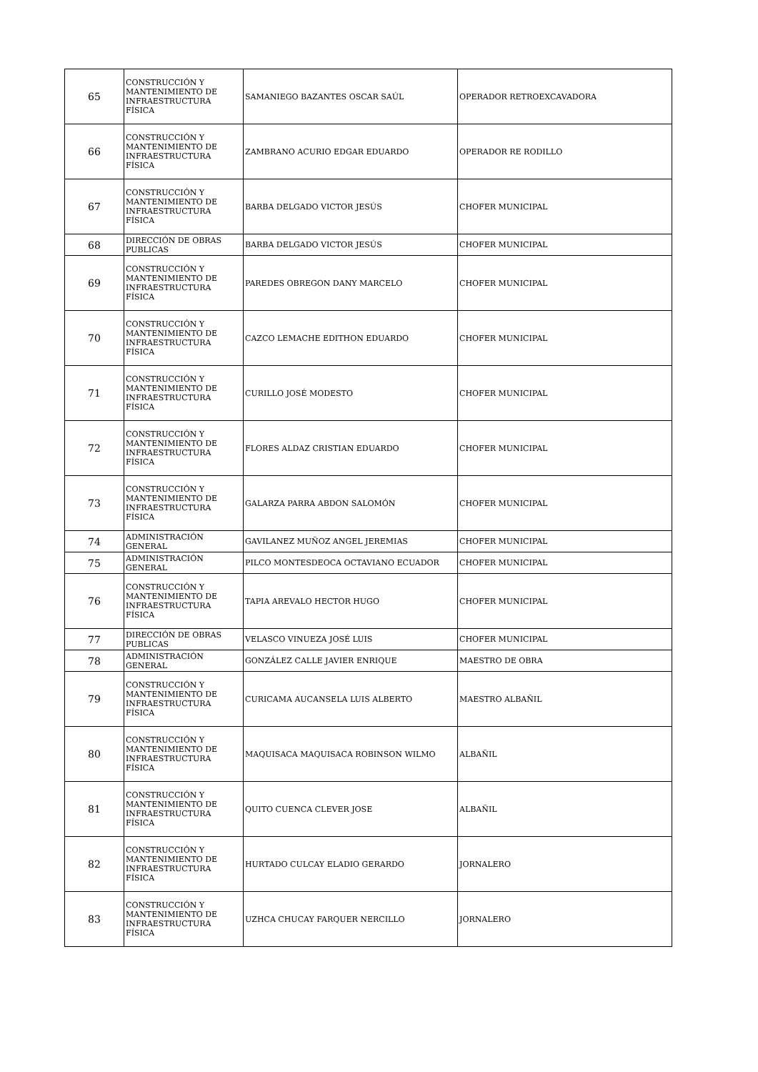| 65 | CONSTRUCCIÓN Y MANTENIMIENTO DE INFRAESTRUCTURA FÍSICA | SAMANIEGO BAZANTES OSCAR SAÚL | OPERADOR RETROEXCAVADORA |
| 66 | CONSTRUCCIÓN Y MANTENIMIENTO DE INFRAESTRUCTURA FÍSICA | ZAMBRANO ACURIO EDGAR EDUARDO | OPERADOR RE RODILLO |
| 67 | CONSTRUCCIÓN Y MANTENIMIENTO DE INFRAESTRUCTURA FÍSICA | BARBA DELGADO VICTOR JESÚS | CHOFER MUNICIPAL |
| 68 | DIRECCIÓN DE OBRAS PUBLICAS | BARBA DELGADO VICTOR JESÚS | CHOFER MUNICIPAL |
| 69 | CONSTRUCCIÓN Y MANTENIMIENTO DE INFRAESTRUCTURA FÍSICA | PAREDES OBREGON DANY MARCELO | CHOFER MUNICIPAL |
| 70 | CONSTRUCCIÓN Y MANTENIMIENTO DE INFRAESTRUCTURA FÍSICA | CAZCO LEMACHE EDITHON EDUARDO | CHOFER MUNICIPAL |
| 71 | CONSTRUCCIÓN Y MANTENIMIENTO DE INFRAESTRUCTURA FÍSICA | CURILLO JOSÉ MODESTO | CHOFER MUNICIPAL |
| 72 | CONSTRUCCIÓN Y MANTENIMIENTO DE INFRAESTRUCTURA FÍSICA | FLORES ALDAZ CRISTIAN EDUARDO | CHOFER MUNICIPAL |
| 73 | CONSTRUCCIÓN Y MANTENIMIENTO DE INFRAESTRUCTURA FÍSICA | GALARZA PARRA ABDON SALOMÓN | CHOFER MUNICIPAL |
| 74 | ADMINISTRACIÓN GENERAL | GAVILANEZ MUÑOZ ANGEL JEREMIAS | CHOFER MUNICIPAL |
| 75 | ADMINISTRACIÓN GENERAL | PILCO MONTESDEOCA OCTAVIANO ECUADOR | CHOFER MUNICIPAL |
| 76 | CONSTRUCCIÓN Y MANTENIMIENTO DE INFRAESTRUCTURA FÍSICA | TAPIA AREVALO HECTOR HUGO | CHOFER MUNICIPAL |
| 77 | DIRECCIÓN DE OBRAS PUBLICAS | VELASCO VINUEZA JOSÉ LUIS | CHOFER MUNICIPAL |
| 78 | ADMINISTRACIÓN GENERAL | GONZÁLEZ CALLE JAVIER ENRIQUE | MAESTRO DE OBRA |
| 79 | CONSTRUCCIÓN Y MANTENIMIENTO DE INFRAESTRUCTURA FÍSICA | CURICAMA AUCANSELA LUIS ALBERTO | MAESTRO ALBAÑIL |
| 80 | CONSTRUCCIÓN Y MANTENIMIENTO DE INFRAESTRUCTURA FÍSICA | MAQUISACA MAQUISACA ROBINSON WILMO | ALBAÑIL |
| 81 | CONSTRUCCIÓN Y MANTENIMIENTO DE INFRAESTRUCTURA FÍSICA | QUITO CUENCA CLEVER JOSE | ALBAÑIL |
| 82 | CONSTRUCCIÓN Y MANTENIMIENTO DE INFRAESTRUCTURA FÍSICA | HURTADO CULCAY ELADIO GERARDO | JORNALERO |
| 83 | CONSTRUCCIÓN Y MANTENIMIENTO DE INFRAESTRUCTURA FÍSICA | UZHCA CHUCAY FARQUER NERCILLO | JORNALERO |